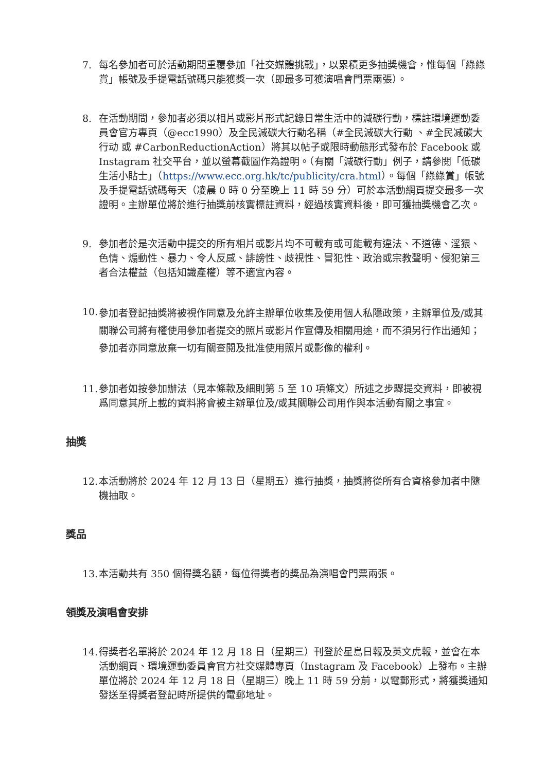7. 每名參加者可於活動期間重覆參加「社交媒體挑戰」，以累積更多抽獎機會，惟每個「綠綠賞」帳號及手提電話號碼只能獲獎一次（即最多可獲演唱會門票兩張）。
8. 在活動期間，參加者必須以相片或影片形式記錄日常生活中的減碳行動，標註環境運動委員會官方專頁（@ecc1990）及全民減碳大行動名稱（#全民減碳大行動 、#全民减碳大行动 或 #CarbonReductionAction）將其以帖子或限時動態形式發布於 Facebook 或 Instagram 社交平台，並以螢幕截圖作為證明。（有關「減碳行動」例子，請參閱「低碳生活小貼士」（https://www.ecc.org.hk/tc/publicity/cra.html）。每個「綠綠賞」帳號及手提電話號碼每天（凌晨 0 時 0 分至晚上 11 時 59 分）可於本活動網頁提交最多一次證明。主辦單位將於進行抽獎前核實標註資料，經過核實資料後，即可獲抽獎機會乙次。
9. 參加者於是次活動中提交的所有相片或影片均不可載有或可能載有違法、不道德、淫猥、色情、煽動性、暴力、令人反感、誹謗性、歧視性、冒犯性、政治或宗教聲明、侵犯第三者合法權益（包括知識產權）等不適宜內容。
10. 參加者登記抽獎將被視作同意及允許主辦單位收集及使用個人私隱政策，主辦單位及/或其關聯公司將有權使用參加者提交的照片或影片作宣傳及相關用途，而不須另行作出通知；參加者亦同意放棄一切有關查閱及批准使用照片或影像的權利。
11. 參加者如按參加辦法（見本條款及細則第 5 至 10 項條文）所述之步驟提交資料，即被視爲同意其所上載的資料將會被主辦單位及/或其關聯公司用作與本活動有關之事宜。
抽獎
12. 本活動將於 2024 年 12 月 13 日（星期五）進行抽獎，抽獎將從所有合資格參加者中隨機抽取。
獎品
13. 本活動共有 350 個得獎名額，每位得獎者的獎品為演唱會門票兩張。
領獎及演唱會安排
14. 得獎者名單將於 2024 年 12 月 18 日（星期三）刊登於星島日報及英文虎報，並會在本活動網頁、環境運動委員會官方社交媒體專頁（Instagram 及 Facebook）上發布。主辦單位將於 2024 年 12 月 18 日（星期三）晚上 11 時 59 分前，以電郵形式，將獲獎通知發送至得獎者登記時所提供的電郵地址。